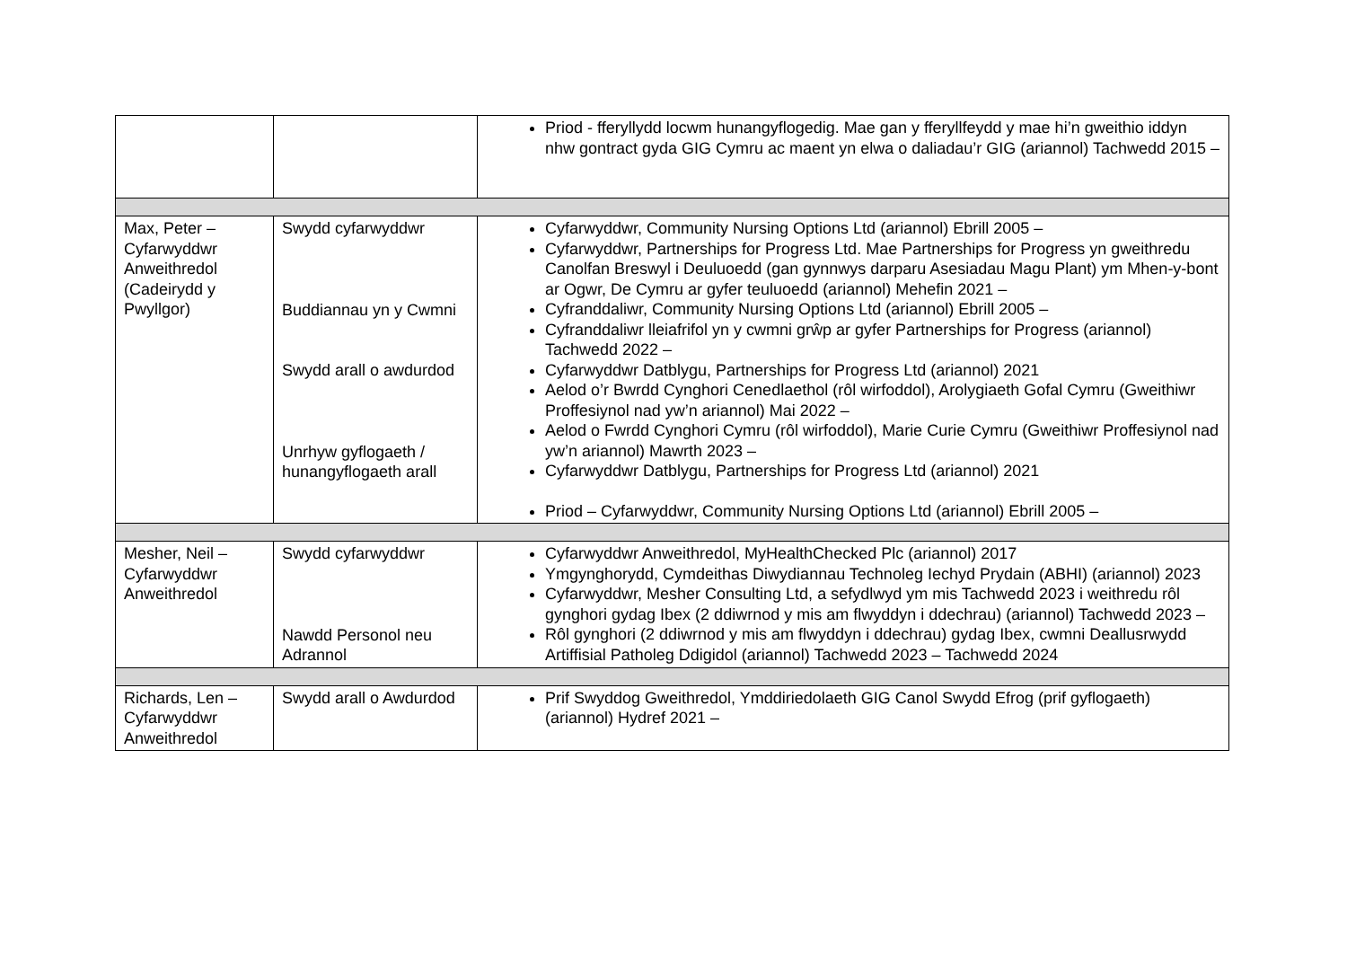| | | Priod - fferyllydd locwm hunangyflogedig. Mae gan y fferyllfeydd y mae hi’n gweithio iddyn nhw gontract gyda GIG Cymru ac maent yn elwa o daliadau’r GIG (ariannol) Tachwedd 2015 – |
| Max, Peter – Cyfarwyddwr Anweithredol (Cadeirydd y Pwyllgor) | Swydd cyfarwyddwr Buddiannau yn y Cwmni Swydd arall o awdurdod Unrhyw gyflogaeth / hunangyflogaeth arall | Cyfarwyddwr, Community Nursing Options Ltd (ariannol) Ebrill 2005 – Cyfarwyddwr, Partnerships for Progress Ltd. Mae Partnerships for Progress yn gweithredu Canolfan Breswyl i Deuluoedd (gan gynnwys darparu Asesiadau Magu Plant) ym Mhen-y-bont ar Ogwr, De Cymru ar gyfer teuluoedd (ariannol) Mehefin 2021 – Cyfranddaliwr, Community Nursing Options Ltd (ariannol) Ebrill 2005 – Cyfranddaliwr lleiafrifol yn y cwmni grŵp ar gyfer Partnerships for Progress (ariannol) Tachwedd 2022 – Cyfarwyddwr Datblygu, Partnerships for Progress Ltd (ariannol) 2021 Aelod o’r Bwrdd Cynghori Cenedlaethol (rôl wirfoddol), Arolygiaeth Gofal Cymru (Gweithiwr Proffesiynol nad yw’n ariannol) Mai 2022 – Aelod o Fwrdd Cynghori Cymru (rôl wirfoddol), Marie Curie Cymru (Gweithiwr Proffesiynol nad yw’n ariannol) Mawrth 2023 – Cyfarwyddwr Datblygu, Partnerships for Progress Ltd (ariannol) 2021 Priod – Cyfarwyddwr, Community Nursing Options Ltd (ariannol) Ebrill 2005 – |
| Mesher, Neil – Cyfarwyddwr Anweithredol | Swydd cyfarwyddwr Nawdd Personol neu Adrannol | Cyfarwyddwr Anweithredol, MyHealthChecked Plc (ariannol) 2017 Ymgynghorydd, Cymdeithas Diwydiannau Technoleg Iechyd Prydain (ABHI) (ariannol) 2023 Cyfarwyddwr, Mesher Consulting Ltd, a sefydlwyd ym mis Tachwedd 2023 i weithredu rôl gynghori gydag Ibex (2 ddiwrnod y mis am flwyddyn i ddechrau) (ariannol) Tachwedd 2023 – Rôl gynghori (2 ddiwrnod y mis am flwyddyn i ddechrau) gydag Ibex, cwmni Deallusrwydd Artiffisial Patholeg Ddigidol (ariannol) Tachwedd 2023 – Tachwedd 2024 |
| Richards, Len – Cyfarwyddwr Anweithredol | Swydd arall o Awdurdod | Prif Swyddog Gweithredol, Ymddiriedolaeth GIG Canol Swydd Efrog (prif gyflogaeth) (ariannol) Hydref 2021 – |